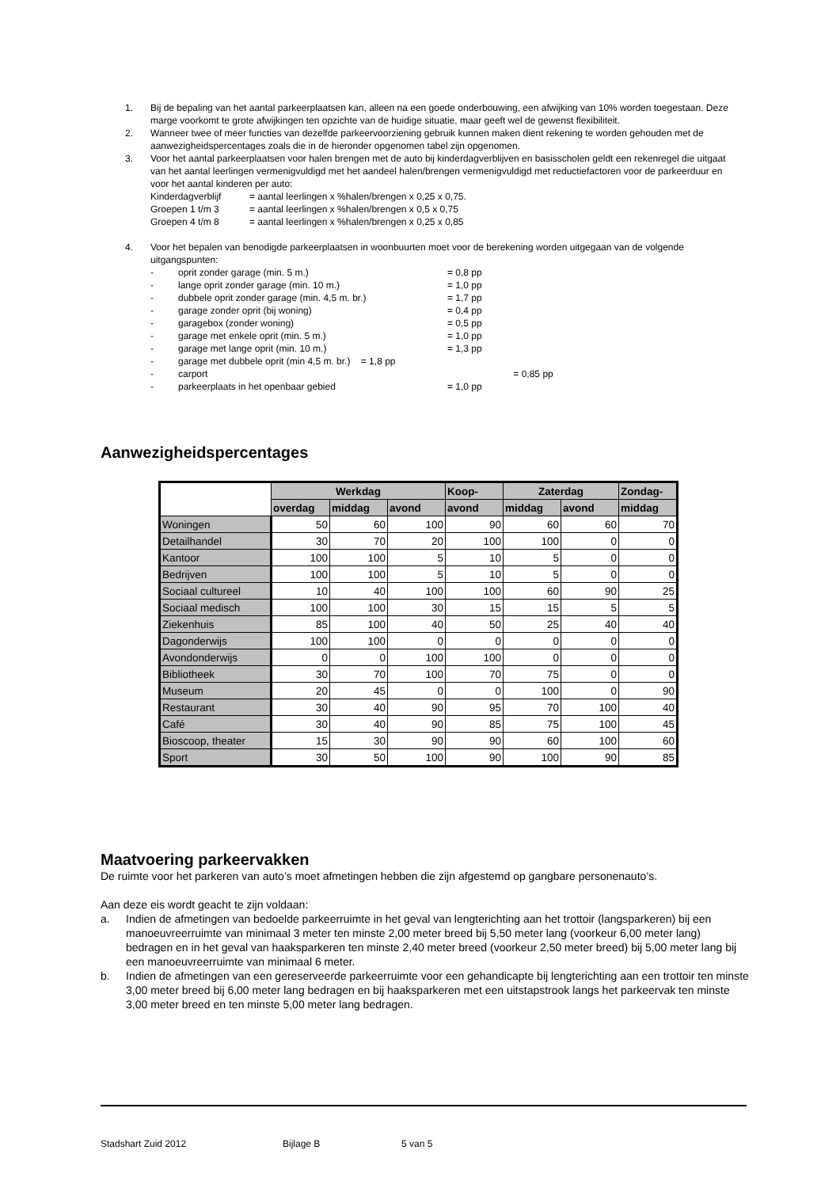1. Bij de bepaling van het aantal parkeerplaatsen kan, alleen na een goede onderbouwing, een afwijking van 10% worden toegestaan. Deze marge voorkomt te grote afwijkingen ten opzichte van de huidige situatie, maar geeft wel de gewenst flexibiliteit.
2. Wanneer twee of meer functies van dezelfde parkeervoorziening gebruik kunnen maken dient rekening te worden gehouden met de aanwezigheidspercentages zoals die in de hieronder opgenomen tabel zijn opgenomen.
3. Voor het aantal parkeerplaatsen voor halen brengen met de auto bij kinderdagverblijven en basisscholen geldt een rekenregel die uitgaat van het aantal leerlingen vermenigvuldigd met het aandeel halen/brengen vermenigvuldigd met reductiefactoren voor de parkeerduur en voor het aantal kinderen per auto:
Kinderdagverblijf = aantal leerlingen x %halen/brengen x 0,25 x 0,75.
Groepen 1 t/m 3 = aantal leerlingen x %halen/brengen x 0,5 x 0,75
Groepen 4 t/m 8 = aantal leerlingen x %halen/brengen x 0,25 x 0,85
4. Voor het bepalen van benodigde parkeerplaatsen in woonbuurten moet voor de berekening worden uitgegaan van de volgende uitgangspunten:
- oprit zonder garage (min. 5 m.) = 0,8 pp
- lange oprit zonder garage (min. 10 m.) = 1,0 pp
- dubbele oprit zonder garage (min. 4,5 m. br.) = 1,7 pp
- garage zonder oprit (bij woning) = 0,4 pp
- garagebox (zonder woning) = 0,5 pp
- garage met enkele oprit (min. 5 m.) = 1,0 pp
- garage met lange oprit (min. 10 m.) = 1,3 pp
- garage met dubbele oprit (min 4,5 m. br.) = 1,8 pp
- carport = 0,85 pp
- parkeerplaats in het openbaar gebied = 1,0 pp
Aanwezigheidspercentages
| | Werkdag | | | Koop- | Zaterdag | | Zondag- |
| --- | --- | --- | --- | --- | --- | --- | --- |
| | overdag | middag | avond | avond | middag | avond | middag |
| Woningen | 50 | 60 | 100 | 90 | 60 | 60 | 70 |
| Detailhandel | 30 | 70 | 20 | 100 | 100 | 0 | 0 |
| Kantoor | 100 | 100 | 5 | 10 | 5 | 0 | 0 |
| Bedrijven | 100 | 100 | 5 | 10 | 5 | 0 | 0 |
| Sociaal cultureel | 10 | 40 | 100 | 100 | 60 | 90 | 25 |
| Sociaal medisch | 100 | 100 | 30 | 15 | 15 | 5 | 5 |
| Ziekenhuis | 85 | 100 | 40 | 50 | 25 | 40 | 40 |
| Dagonderwijs | 100 | 100 | 0 | 0 | 0 | 0 | 0 |
| Avondonderwijs | 0 | 0 | 100 | 100 | 0 | 0 | 0 |
| Bibliotheek | 30 | 70 | 100 | 70 | 75 | 0 | 0 |
| Museum | 20 | 45 | 0 | 0 | 100 | 0 | 90 |
| Restaurant | 30 | 40 | 90 | 95 | 70 | 100 | 40 |
| Café | 30 | 40 | 90 | 85 | 75 | 100 | 45 |
| Bioscoop, theater | 15 | 30 | 90 | 90 | 60 | 100 | 60 |
| Sport | 30 | 50 | 100 | 90 | 100 | 90 | 85 |
Maatvoering parkeervakken
De ruimte voor het parkeren van auto’s moet afmetingen hebben die zijn afgestemd op gangbare personenauto’s.
Aan deze eis wordt geacht te zijn voldaan:
a. Indien de afmetingen van bedoelde parkeerruimte in het geval van lengterichting aan het trottoir (langsparkeren) bij een manoeuvreerruimte van minimaal 3 meter ten minste 2,00 meter breed bij 5,50 meter lang (voorkeur 6,00 meter lang) bedragen en in het geval van haaksparkeren ten minste 2,40 meter breed (voorkeur 2,50 meter breed) bij 5,00 meter lang bij een manoeuvreerruimte van minimaal 6 meter.
b. Indien de afmetingen van een gereserveerde parkeerruimte voor een gehandicapte bij lengterichting aan een trottoir ten minste 3,00 meter breed bij 6,00 meter lang bedragen en bij haaksparkeren met een uitstapstrook langs het parkeervak ten minste 3,00 meter breed en ten minste 5,00 meter lang bedragen.
Stadshart Zuid 2012 Bijlage B 5 van 5